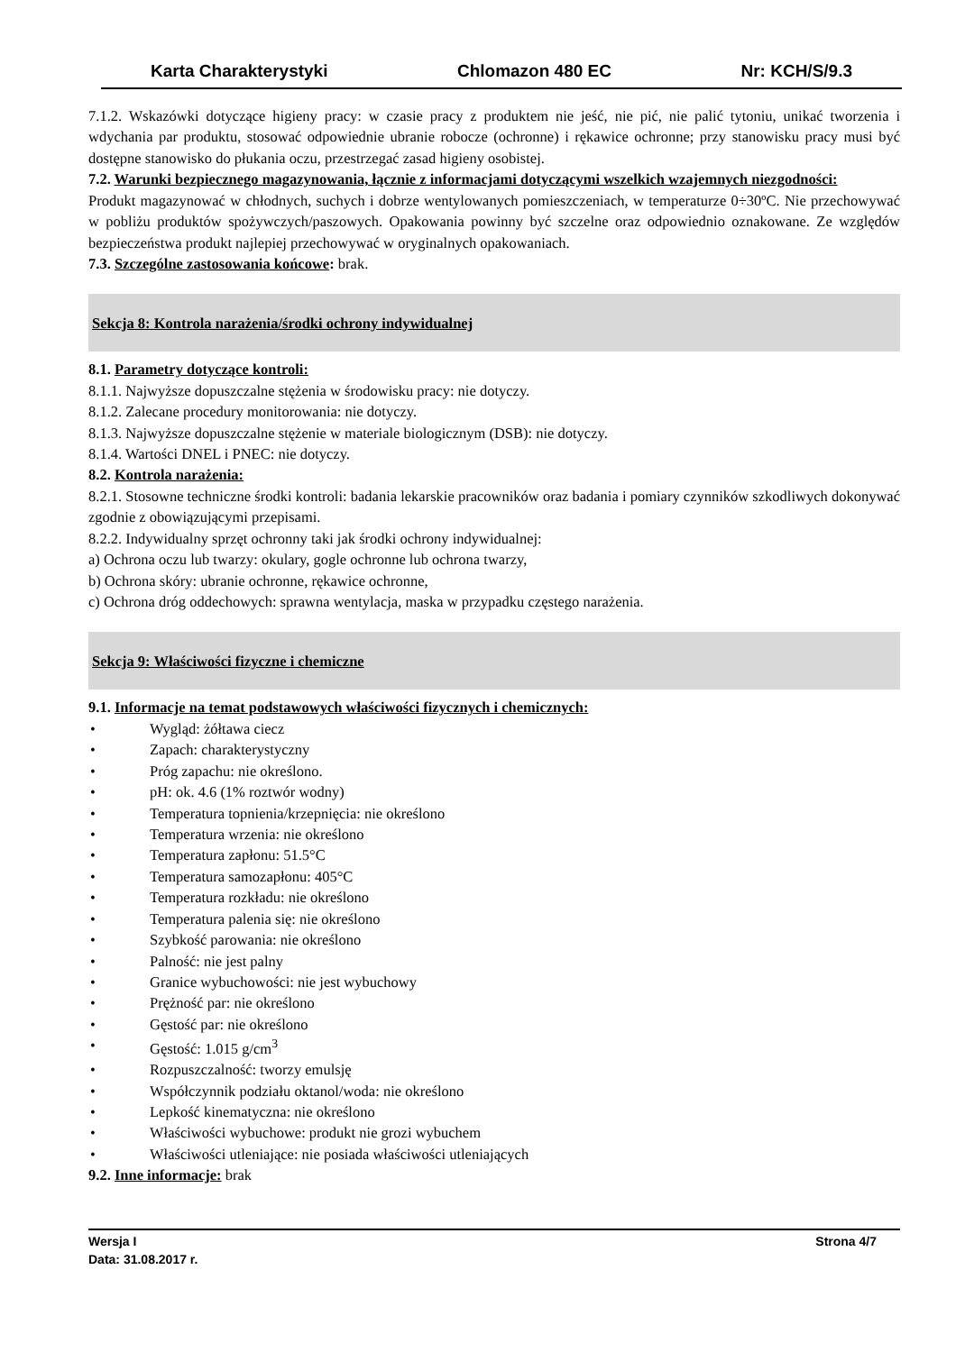Karta Charakterystyki Chlomazon 480 EC Nr: KCH/S/9.3
7.1.2. Wskazówki dotyczące higieny pracy: w czasie pracy z produktem nie jeść, nie pić, nie palić tytoniu, unikać tworzenia i wdychania par produktu, stosować odpowiednie ubranie robocze (ochronne) i rękawice ochronne; przy stanowisku pracy musi być dostępne stanowisko do płukania oczu, przestrzegać zasad higieny osobistej.
7.2. Warunki bezpiecznego magazynowania, łącznie z informacjami dotyczącymi wszelkich wzajemnych niezgodności:
Produkt magazynować w chłodnych, suchych i dobrze wentylowanych pomieszczeniach, w temperaturze 0÷30ºC. Nie przechowywać w pobliżu produktów spożywczych/paszowych. Opakowania powinny być szczelne oraz odpowiednio oznakowane. Ze względów bezpieczeństwa produkt najlepiej przechowywać w oryginalnych opakowaniach.
7.3. Szczególne zastosowania końcowe: brak.
Sekcja 8: Kontrola narażenia/środki ochrony indywidualnej
8.1. Parametry dotyczące kontroli:
8.1.1. Najwyższe dopuszczalne stężenia w środowisku pracy: nie dotyczy.
8.1.2. Zalecane procedury monitorowania: nie dotyczy.
8.1.3. Najwyższe dopuszczalne stężenie w materiale biologicznym (DSB): nie dotyczy.
8.1.4. Wartości DNEL i PNEC: nie dotyczy.
8.2. Kontrola narażenia:
8.2.1. Stosowne techniczne środki kontroli: badania lekarskie pracowników oraz badania i pomiary czynników szkodliwych dokonywać zgodnie z obowiązującymi przepisami.
8.2.2. Indywidualny sprzęt ochronny taki jak środki ochrony indywidualnej:
a) Ochrona oczu lub twarzy: okulary, gogle ochronne lub ochrona twarzy,
b) Ochrona skóry: ubranie ochronne, rękawice ochronne,
c) Ochrona dróg oddechowych: sprawna wentylacja, maska w przypadku częstego narażenia.
Sekcja 9: Właściwości fizyczne i chemiczne
9.1. Informacje na temat podstawowych właściwości fizycznych i chemicznych:
• Wygląd: żółtawa ciecz
• Zapach: charakterystyczny
• Próg zapachu: nie określono.
• pH: ok. 4.6 (1% roztwór wodny)
• Temperatura topnienia/krzepnięcia: nie określono
• Temperatura wrzenia: nie określono
• Temperatura zapłonu: 51.5°C
• Temperatura samozapłonu: 405°C
• Temperatura rozkładu: nie określono
• Temperatura palenia się: nie określono
• Szybkość parowania: nie określono
• Palność: nie jest palny
• Granice wybuchowości: nie jest wybuchowy
• Prężność par: nie określono
• Gęstość par: nie określono
• Gęstość: 1.015 g/cm<sup>3</sup>
• Rozpuszczalność: tworzy emulsję
• Współczynnik podziału oktanol/woda: nie określono
• Lepkość kinematyczna: nie określono
• Właściwości wybuchowe: produkt nie grozi wybuchem
• Właściwości utleniające: nie posiada właściwości utleniających
9.2. Inne informacje: brak
Wersja I Strona 4/7
Data: 31.08.2017 r.